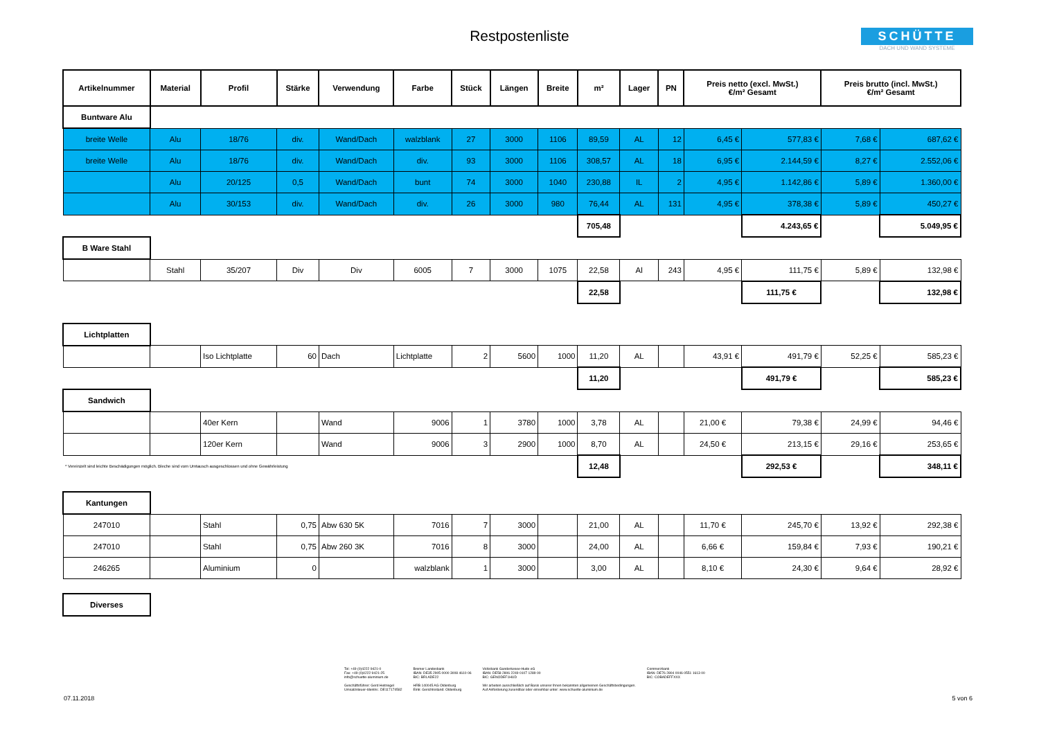Restpostenliste
SCHÜTTE
DACH UND WAND SYSTEME
| Artikelnummer | Material | Profil | Stärke | Verwendung | Farbe | Stück | Längen | Breite | m² | Lager | PN | Preis netto (excl. MwSt.) €/m² Gesamt | | Preis brutto (incl. MwSt.) €/m² Gesamt | |
| --- | --- | --- | --- | --- | --- | --- | --- | --- | --- | --- | --- | --- | --- | --- | --- |
| Buntware Alu | | | | | | | | | | | | | | | |
| breite Welle | Alu | 18/76 | div. | Wand/Dach | walzblank | 27 | 3000 | 1106 | 89,59 | AL | 12 | 6,45 € | 577,83 € | 7,68 € | 687,62 € |
| breite Welle | Alu | 18/76 | div. | Wand/Dach | div. | 93 | 3000 | 1106 | 308,57 | AL | 18 | 6,95 € | 2.144,59 € | 8,27 € | 2.552,06 € |
| | Alu | 20/125 | 0,5 | Wand/Dach | bunt | 74 | 3000 | 1040 | 230,88 | IL | 2 | 4,95 € | 1.142,86 € | 5,89 € | 1.360,00 € |
| | Alu | 30/153 | div. | Wand/Dach | div. | 26 | 3000 | 980 | 76,44 | AL | 131 | 4,95 € | 378,38 € | 5,89 € | 450,27 € |
| | | | | | | | | | 705,48 | | | | 4.243,65 € | | 5.049,95 € |
| B Ware Stahl | | | | | | | | | | | | | | | |
| | Stahl | 35/207 | Div | Div | 6005 | 7 | 3000 | 1075 | 22,58 | Al | 243 | 4,95 € | 111,75 € | 5,89 € | 132,98 € |
| | | | | | | | | | 22,58 | | | | 111,75 € | | 132,98 € |
| Lichtplatten | | | | | | | | | | | | | | | |
| | | Iso Lichtplatte | 60 | Dach | Lichtplatte | 2 | 5600 | 1000 | 11,20 | AL | | 43,91 € | 491,79 € | 52,25 € | 585,23 € |
| | | | | | | | | | 11,20 | | | | 491,79 € | | 585,23 € |
| Sandwich | | | | | | | | | | | | | | | |
| | | 40er Kern | | Wand | 9006 | 1 | 3780 | 1000 | 3,78 | AL | | 21,00 € | 79,38 € | 24,99 € | 94,46 € |
| | | 120er Kern | | Wand | 9006 | 3 | 2900 | 1000 | 8,70 | AL | | 24,50 € | 213,15 € | 29,16 € | 253,65 € |
| * Vereinzelt sind leichte Beschädigungen möglich. Bleche sind vom Umtausch ausgeschlossen und ohne Gewährleistung | | | | | | | | | 12,48 | | | | 292,53 € | | 348,11 € |
| Kantungen | | | | | | | | | | | | | | | |
| 247010 | | Stahl | 0,75 | Abw 630 5K | 7016 | 7 | 3000 | | 21,00 | AL | | 11,70 € | 245,70 € | 13,92 € | 292,38 € |
| 247010 | | Stahl | 0,75 | Abw 260 3K | 7016 | 8 | 3000 | | 24,00 | AL | | 6,66 € | 159,84 € | 7,93 € | 190,21 € |
| 246265 | | Aluminium | 0 | | walzblank | 1 | 3000 | | 3,00 | AL | | 8,10 € | 24,30 € | 9,64 € | 28,92 € |
| Diverses | | | | | | | | | | | | | | | |
Tel: +49 (0)4222 9421-0
Fax: +49 (0)4222 9421-25
info@schuette-aluminium.de
Geschäftsführer: Gerd Heitriegel
Umsatzsteuer-Identnr.: DE117174582
Bremer Landesbank
IBAN: DE35 2905 0000 3008 4610 06
BIC: BRLADE22
HRB 140045 AG Oldenburg
Eintr. Gerichtsstand: Oldenburg
Volksbank Ganderkesee-Hude eG
IBAN: DE58 2806 2249 0107 1289 00
BIC: GENODEF1HUD
Wir arbeiten ausschließlich auf Basis unserer Ihnen bekannten allgemeinen Geschäftsbedingungen.
Auf Anforderung zusendbar oder einsehbar unter: www.schuette-aluminium.de
Commerzbank
IBAN: DE76 2804 0046 0551 1613 00
BIC: COBADEFFXXX
07.11.2018 5 von 6